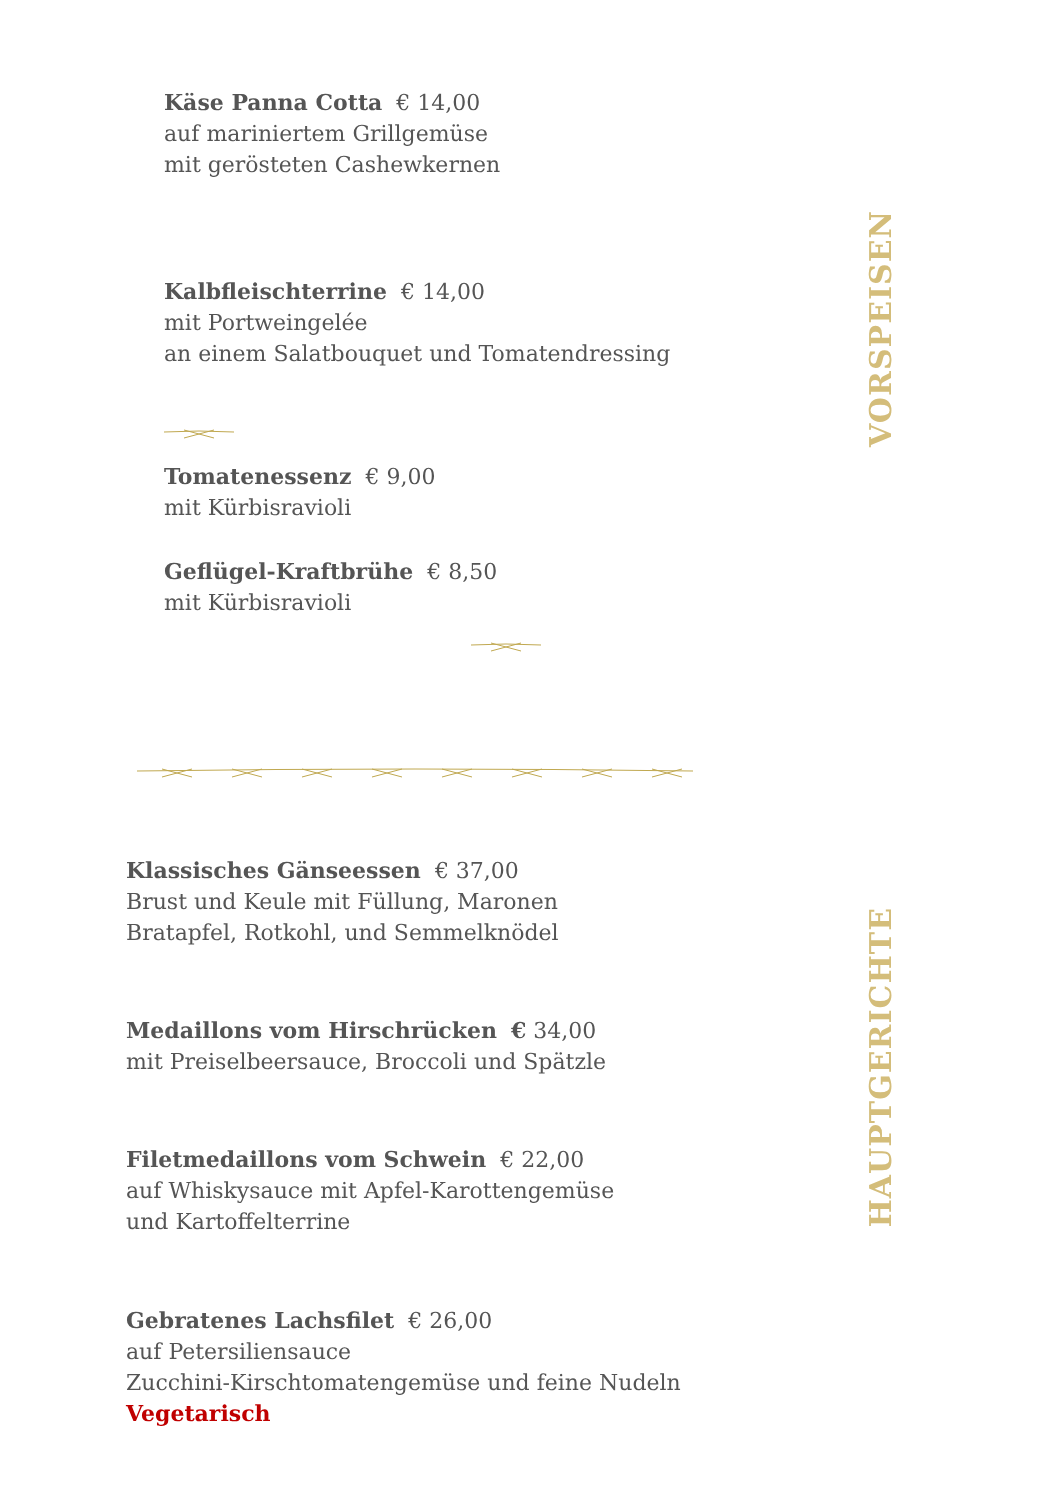Käse Panna Cotta € 14,00
auf mariniertem Grillgemüse
mit gerösteten Cashewkernen
Kalbfleischterrine € 14,00
mit Portweingelée
an einem Salatbouquet und Tomatendressing
Tomatenessenz € 9,00
mit Kürbisravioli
Geflügel-Kraftbrühe € 8,50
mit Kürbisravioli
VORSPEISEN
Klassisches Gänseessen € 37,00
Brust und Keule mit Füllung, Maronen
Bratapfel, Rotkohl, und Semmelknödel
Medaillons vom Hirschrücken € 34,00
mit Preiselbeersauce, Broccoli und Spätzle
Filetmedaillons vom Schwein € 22,00
auf Whiskysauce mit Apfel-Karottengemüse
und Kartoffelterrine
Gebratenes Lachsfilet € 26,00
auf Petersiliensauce
Zucchini-Kirschtomatengemüse und feine Nudeln
Vegetarisch
HAUPTGERICHTE